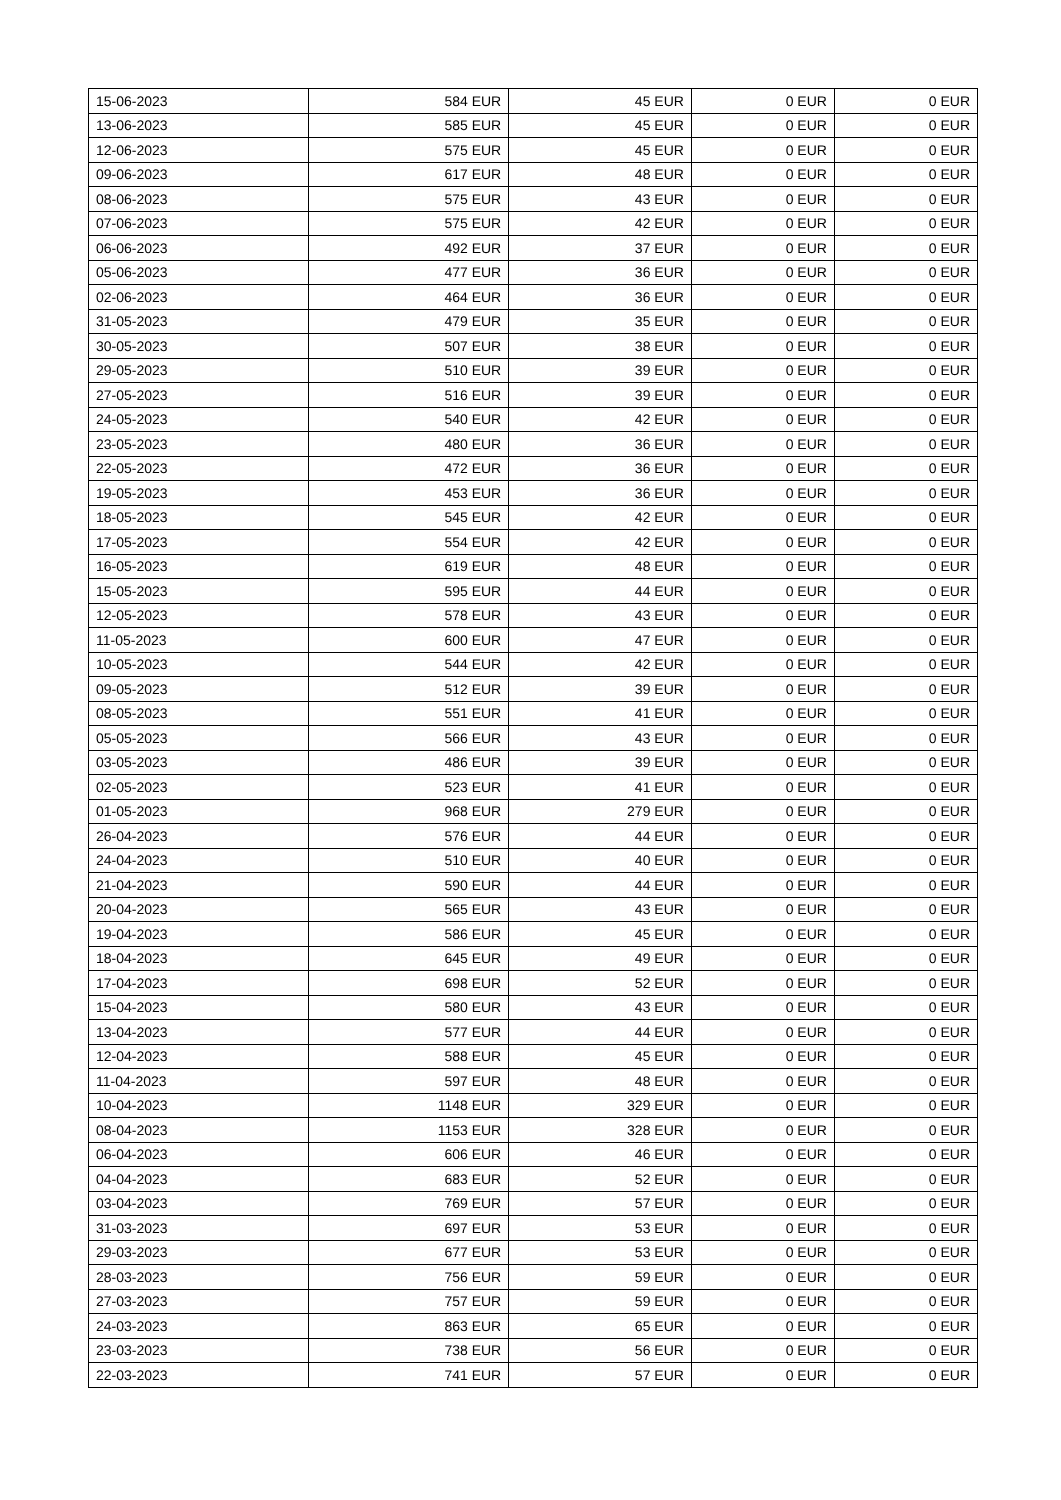| 15-06-2023 | 584 EUR | 45 EUR | 0 EUR | 0 EUR |
| 13-06-2023 | 585 EUR | 45 EUR | 0 EUR | 0 EUR |
| 12-06-2023 | 575 EUR | 45 EUR | 0 EUR | 0 EUR |
| 09-06-2023 | 617 EUR | 48 EUR | 0 EUR | 0 EUR |
| 08-06-2023 | 575 EUR | 43 EUR | 0 EUR | 0 EUR |
| 07-06-2023 | 575 EUR | 42 EUR | 0 EUR | 0 EUR |
| 06-06-2023 | 492 EUR | 37 EUR | 0 EUR | 0 EUR |
| 05-06-2023 | 477 EUR | 36 EUR | 0 EUR | 0 EUR |
| 02-06-2023 | 464 EUR | 36 EUR | 0 EUR | 0 EUR |
| 31-05-2023 | 479 EUR | 35 EUR | 0 EUR | 0 EUR |
| 30-05-2023 | 507 EUR | 38 EUR | 0 EUR | 0 EUR |
| 29-05-2023 | 510 EUR | 39 EUR | 0 EUR | 0 EUR |
| 27-05-2023 | 516 EUR | 39 EUR | 0 EUR | 0 EUR |
| 24-05-2023 | 540 EUR | 42 EUR | 0 EUR | 0 EUR |
| 23-05-2023 | 480 EUR | 36 EUR | 0 EUR | 0 EUR |
| 22-05-2023 | 472 EUR | 36 EUR | 0 EUR | 0 EUR |
| 19-05-2023 | 453 EUR | 36 EUR | 0 EUR | 0 EUR |
| 18-05-2023 | 545 EUR | 42 EUR | 0 EUR | 0 EUR |
| 17-05-2023 | 554 EUR | 42 EUR | 0 EUR | 0 EUR |
| 16-05-2023 | 619 EUR | 48 EUR | 0 EUR | 0 EUR |
| 15-05-2023 | 595 EUR | 44 EUR | 0 EUR | 0 EUR |
| 12-05-2023 | 578 EUR | 43 EUR | 0 EUR | 0 EUR |
| 11-05-2023 | 600 EUR | 47 EUR | 0 EUR | 0 EUR |
| 10-05-2023 | 544 EUR | 42 EUR | 0 EUR | 0 EUR |
| 09-05-2023 | 512 EUR | 39 EUR | 0 EUR | 0 EUR |
| 08-05-2023 | 551 EUR | 41 EUR | 0 EUR | 0 EUR |
| 05-05-2023 | 566 EUR | 43 EUR | 0 EUR | 0 EUR |
| 03-05-2023 | 486 EUR | 39 EUR | 0 EUR | 0 EUR |
| 02-05-2023 | 523 EUR | 41 EUR | 0 EUR | 0 EUR |
| 01-05-2023 | 968 EUR | 279 EUR | 0 EUR | 0 EUR |
| 26-04-2023 | 576 EUR | 44 EUR | 0 EUR | 0 EUR |
| 24-04-2023 | 510 EUR | 40 EUR | 0 EUR | 0 EUR |
| 21-04-2023 | 590 EUR | 44 EUR | 0 EUR | 0 EUR |
| 20-04-2023 | 565 EUR | 43 EUR | 0 EUR | 0 EUR |
| 19-04-2023 | 586 EUR | 45 EUR | 0 EUR | 0 EUR |
| 18-04-2023 | 645 EUR | 49 EUR | 0 EUR | 0 EUR |
| 17-04-2023 | 698 EUR | 52 EUR | 0 EUR | 0 EUR |
| 15-04-2023 | 580 EUR | 43 EUR | 0 EUR | 0 EUR |
| 13-04-2023 | 577 EUR | 44 EUR | 0 EUR | 0 EUR |
| 12-04-2023 | 588 EUR | 45 EUR | 0 EUR | 0 EUR |
| 11-04-2023 | 597 EUR | 48 EUR | 0 EUR | 0 EUR |
| 10-04-2023 | 1148 EUR | 329 EUR | 0 EUR | 0 EUR |
| 08-04-2023 | 1153 EUR | 328 EUR | 0 EUR | 0 EUR |
| 06-04-2023 | 606 EUR | 46 EUR | 0 EUR | 0 EUR |
| 04-04-2023 | 683 EUR | 52 EUR | 0 EUR | 0 EUR |
| 03-04-2023 | 769 EUR | 57 EUR | 0 EUR | 0 EUR |
| 31-03-2023 | 697 EUR | 53 EUR | 0 EUR | 0 EUR |
| 29-03-2023 | 677 EUR | 53 EUR | 0 EUR | 0 EUR |
| 28-03-2023 | 756 EUR | 59 EUR | 0 EUR | 0 EUR |
| 27-03-2023 | 757 EUR | 59 EUR | 0 EUR | 0 EUR |
| 24-03-2023 | 863 EUR | 65 EUR | 0 EUR | 0 EUR |
| 23-03-2023 | 738 EUR | 56 EUR | 0 EUR | 0 EUR |
| 22-03-2023 | 741 EUR | 57 EUR | 0 EUR | 0 EUR |